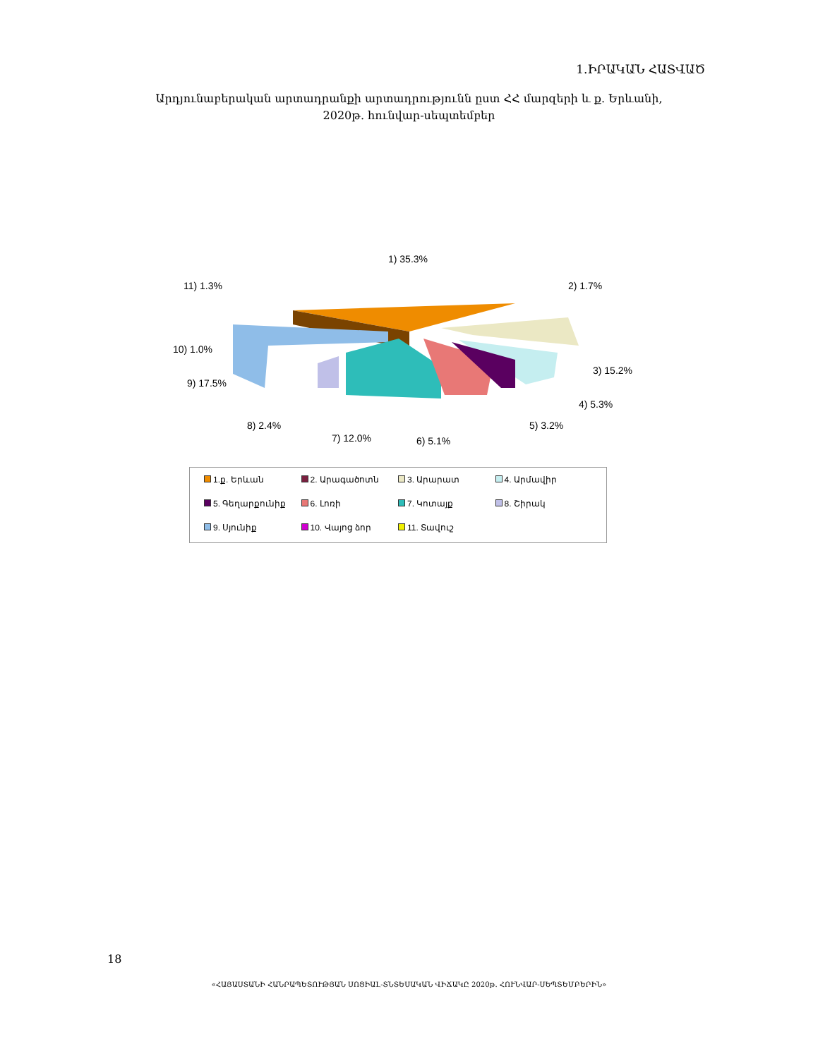1.ԻՐԱԿԱՆ ՀԱՏՎԱԾ
Արդյունաբերական արտադրանքի արտադրությունն ըստ ՀՀ մարզերի և ք. Երևանի,
2020թ. հունվար-սեպտեմբեր
1) 35.3%
2) 1.7%
11) 1.3%
10) 1.0%
9) 17.5%
3) 15.2%
4) 5.3%
5) 3.2%
6) 5.1%
7) 12.0%
8) 2.4%
1.ք. Երևան
2. Արագածոտն
3. Արարատ
4. Արմավիր
5. Գեղարքունիք
6. Լոռի
7. Կոտայք
8. Շիրակ
9. Սյունիք
10. Վայոց ձոր
11. Տավուշ
18
«ՀԱՅԱՍՏԱՆԻ ՀԱՆՐԱՊԵՏՈՒԹՅԱՆ ՍՈՑԻԱԼ-ՏՆՏԵՍԱԿԱՆ ՎԻՃԱԿԸ 2020թ. ՀՈՒՆՎԱՐ-ՍԵՊՏԵՄԲԵՐԻՆ»